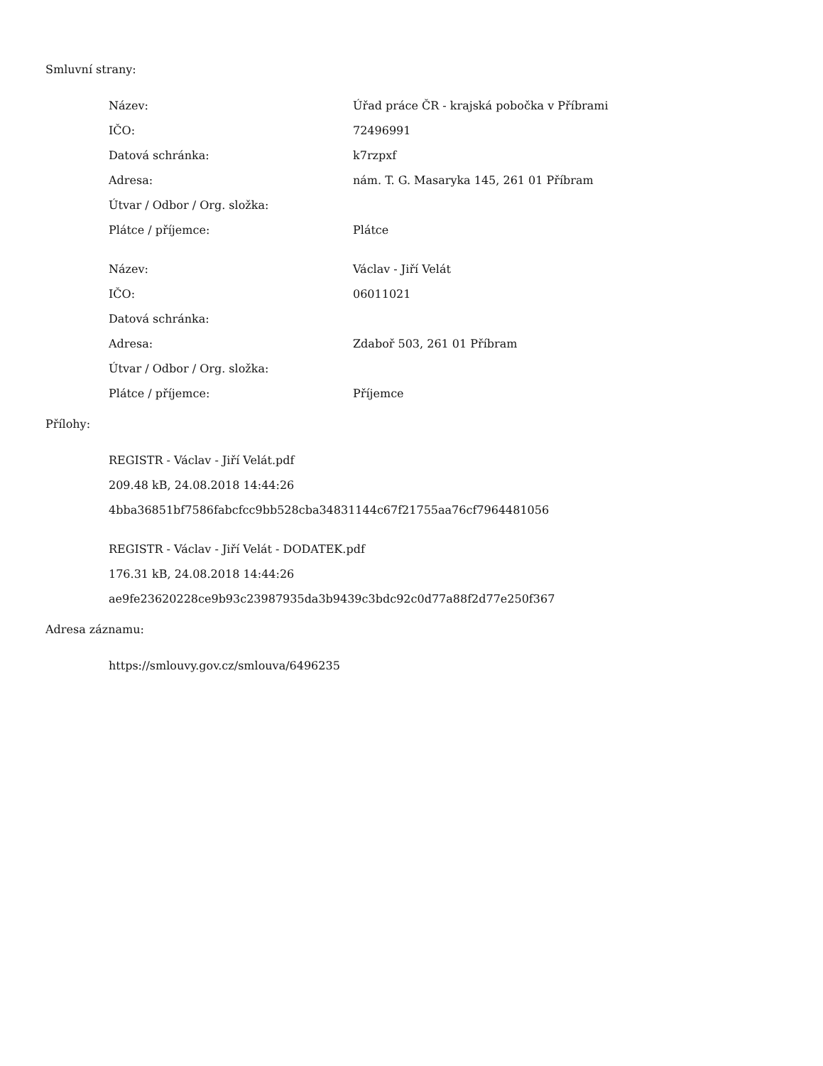Smluvní strany:
| Název: | Úřad práce ČR - krajská pobočka v Příbrami |
| IČO: | 72496991 |
| Datová schránka: | k7rzpxf |
| Adresa: | nám. T. G. Masaryka 145, 261 01 Příbram |
| Útvar / Odbor / Org. složka: | |
| Plátce / příjemce: | Plátce |
| Název: | Václav - Jiří Velát |
| IČO: | 06011021 |
| Datová schránka: | |
| Adresa: | Zdaboř 503, 261 01 Příbram |
| Útvar / Odbor / Org. složka: | |
| Plátce / příjemce: | Příjemce |
Přílohy:
REGISTR - Václav - Jiří Velát.pdf
209.48 kB, 24.08.2018 14:44:26
4bba36851bf7586fabcfcc9bb528cba34831144c67f21755aa76cf7964481056
REGISTR - Václav - Jiří Velát - DODATEK.pdf
176.31 kB, 24.08.2018 14:44:26
ae9fe23620228ce9b93c23987935da3b9439c3bdc92c0d77a88f2d77e250f367
Adresa záznamu:
https://smlouvy.gov.cz/smlouva/6496235